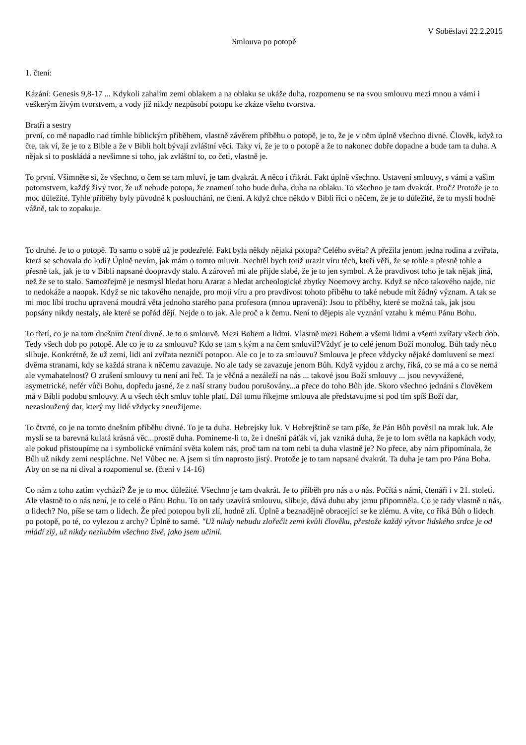V Soběslavi 22.2.2015
Smlouva po potopě
1. čtení:
Kázání: Genesis 9,8-17 ... Kdykoli zahalím zemi oblakem a na oblaku se ukáže duha, rozpomenu se na svou smlouvu mezi mnou a vámi i veškerým živým tvorstvem, a vody již nikdy nezpůsobí potopu ke zkáze všeho tvorstva.
Bratři a sestry
první, co mě napadlo nad tímhle biblickým příběhem, vlastně závěrem příběhu o potopě, je to, že je v něm úplně všechno divné. Člověk, když to čte, tak ví, že je to z Bible a že v Bibli holt bývají zvláštní věci. Taky ví, že je to o potopě a že to nakonec dobře dopadne a bude tam ta duha. A nějak si to poskládá a nevšimne si toho, jak zvláštní to, co četl, vlastně je.
To první. Všimněte si, že všechno, o čem se tam mluví, je tam dvakrát. A něco i třikrát. Fakt úplně všechno. Ustavení smlouvy, s vámi a vašim potomstvem, každý živý tvor, že už nebude potopa, že znamení toho bude duha, duha na oblaku. To všechno je tam dvakrát. Proč? Protože je to moc důležité. Tyhle příběhy byly původně k poslouchání, ne čtení. A když chce někdo v Bibli říci o něčem, že je to důležité, že to myslí hodně vážně, tak to zopakuje.
To druhé. Je to o potopě. To samo o sobě už je podezřelé. Fakt byla někdy nějaká potopa? Celého světa? A přežila jenom jedna rodina a zvířata, která se schovala do lodi? Úplně nevím, jak mám o tomto mluvit. Nechtěl bych totiž urazit víru těch, kteří věří, že se tohle a přesně tohle a přesně tak, jak je to v Bibli napsané doopravdy stalo. A zároveň mi ale přijde slabé, že je to jen symbol. A že pravdivost toho je tak nějak jiná, než že se to stalo. Samozřejmě je nesmysl hledat horu Ararat a hledat archeologické zbytky Noemovy archy. Když se něco takového najde, nic to nedokáže a naopak. Když se nic takového nenajde, pro moji víru a pro pravdivost tohoto příběhu to také nebude mít žádný význam. A tak se mi moc líbí trochu upravená moudrá věta jednoho starého pana profesora (mnou upravená): Jsou to příběhy, které se možná tak, jak jsou popsány nikdy nestaly, ale které se pořád dějí. Nejde o to jak. Ale proč a k čemu. Není to dějepis ale vyznání vztahu k mému Pánu Bohu.
To třetí, co je na tom dnešním čtení divné. Je to o smlouvě. Mezi Bohem a lidmi. Vlastně mezi Bohem a všemi lidmi a všemi zvířaty všech dob. Tedy všech dob po potopě. Ale co je to za smlouvu? Kdo se tam s kým a na čem smluvil?Vždyť je to celé jenom Boží monolog. Bůh tady něco slibuje. Konkrétně, že už zemi, lidi ani zvířata nezničí potopou. Ale co je to za smlouvu? Smlouva je přece vždycky nějaké domluvení se mezi dvěma stranami, kdy se každá strana k něčemu zavazuje. No ale tady se zavazuje jenom Bůh. Když vyjdou z archy, říká, co se má a co se nemá ale vymahatelnost? O zrušení smlouvy tu není ani řeč. Ta je věčná a nezáleží na nás ... takové jsou Boží smlouvy ... jsou nevyvážené, asymetrické, nefér vůči Bohu, dopředu jasné, že z naší strany budou porušovány...a přece do toho Bůh jde. Skoro všechno jednání s člověkem má v Bibli podobu smlouvy. A u všech těch smluv tohle platí. Dál tomu říkejme smlouva ale představujme si pod tím spíš Boží dar, nezasloužený dar, který my lidé vždycky zneužijeme.
To čtvrté, co je na tomto dnešním příběhu divné. To je ta duha. Hebrejsky luk. V Hebrejštině se tam píše, že Pán Bůh pověsil na mrak luk. Ale myslí se ta barevná kulatá krásná věc...prostě duha. Pomineme-li to, že i dnešní páťák ví, jak vzniká duha, že je to lom světla na kapkách vody, ale pokud přistoupíme na i symbolické vnímání světa kolem nás, proč tam na tom nebi ta duha vlastně je? No přece, aby nám připomínala, že Bůh už nikdy zemi nespláchne. Ne! Vůbec ne. A jsem si tím naprosto jistý. Protože je to tam napsané dvakrát. Ta duha je tam pro Pána Boha. Aby on se na ni díval a rozpomenul se. (čtení v 14-16)
Co nám z toho zatím vychází? Že je to moc důležité. Všechno je tam dvakrát. Je to příběh pro nás a o nás. Počítá s námi, čtenáři i v 21. století. Ale vlastně to o nás není, je to celé o Pánu Bohu. To on tady uzavírá smlouvu, slibuje, dává duhu aby jemu připomněla. Co je tady vlastně o nás, o lidech? No, píše se tam o lidech. Že před potopou byli zlí, hodně zlí. Úplně a beznadějně obracející se ke zlému. A víte, co říká Bůh o lidech po potopě, po té, co vylezou z archy? Úplně to samé. "Už nikdy nebudu zlořečit zemi kvůli člověku, přestože každý výtvor lidského srdce je od mládí zlý, už nikdy nezhubím všechno živé, jako jsem učinil.